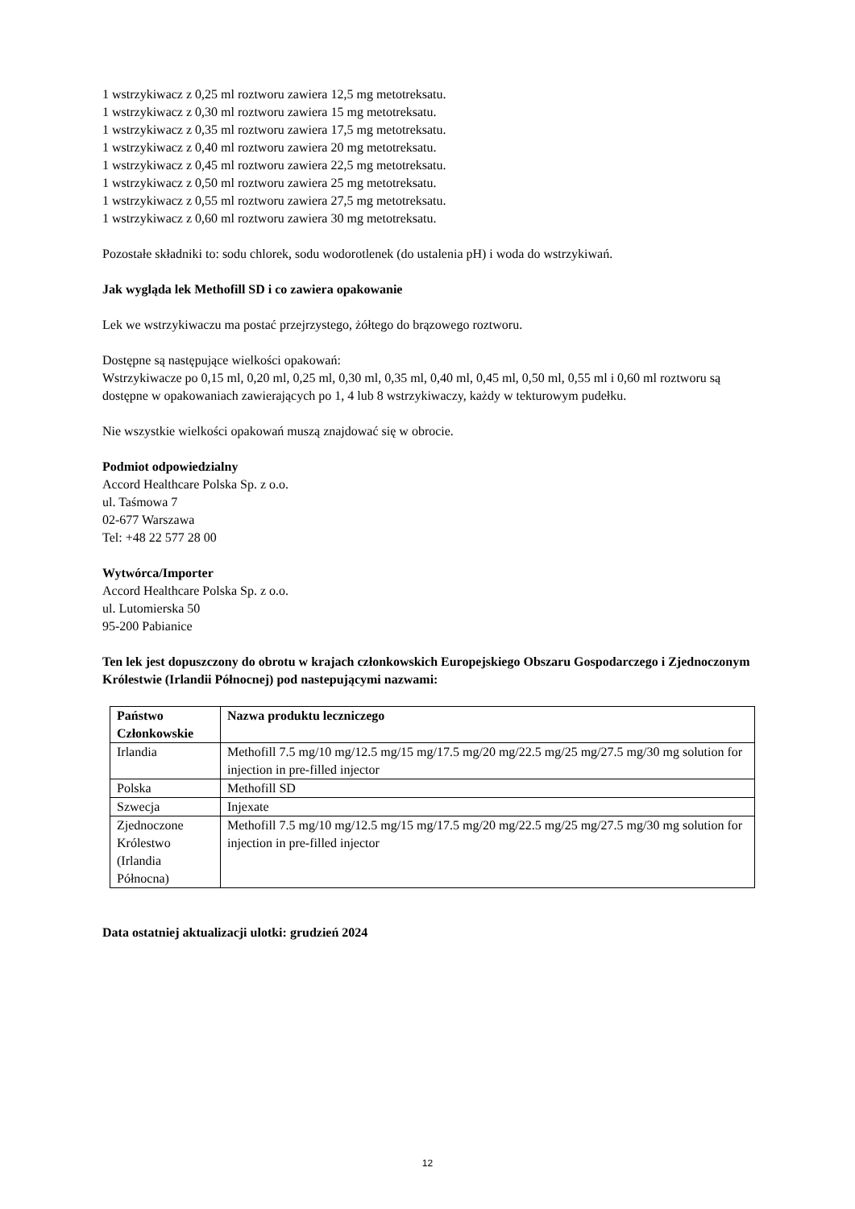1 wstrzykiwacz z 0,25 ml roztworu zawiera 12,5 mg metotreksatu.
1 wstrzykiwacz z 0,30 ml roztworu zawiera 15 mg metotreksatu.
1 wstrzykiwacz z 0,35 ml roztworu zawiera 17,5 mg metotreksatu.
1 wstrzykiwacz z 0,40 ml roztworu zawiera 20 mg metotreksatu.
1 wstrzykiwacz z 0,45 ml roztworu zawiera 22,5 mg metotreksatu.
1 wstrzykiwacz z 0,50 ml roztworu zawiera 25 mg metotreksatu.
1 wstrzykiwacz z 0,55 ml roztworu zawiera 27,5 mg metotreksatu.
1 wstrzykiwacz z 0,60 ml roztworu zawiera 30 mg metotreksatu.
Pozostałe składniki to: sodu chlorek, sodu wodorotlenek (do ustalenia pH) i woda do wstrzykiwań.
Jak wygląda lek Methofill SD i co zawiera opakowanie
Lek we wstrzykiwaczu ma postać przejrzystego, żółtego do brązowego roztworu.
Dostępne są następujące wielkości opakowań:
Wstrzykiwacze po 0,15 ml, 0,20 ml, 0,25 ml, 0,30 ml, 0,35 ml, 0,40 ml, 0,45 ml, 0,50 ml, 0,55 ml i 0,60 ml roztworu są dostępne w opakowaniach zawierających po 1, 4 lub 8 wstrzykiwaczy, każdy w tekturowym pudełku.
Nie wszystkie wielkości opakowań muszą znajdować się w obrocie.
Podmiot odpowiedzialny
Accord Healthcare Polska Sp. z o.o.
ul. Taśmowa 7
02-677 Warszawa
Tel: +48 22 577 28 00
Wytwórca/Importer
Accord Healthcare Polska Sp. z o.o.
ul. Lutomierska 50
95-200 Pabianice
Ten lek jest dopuszczony do obrotu w krajach członkowskich Europejskiego Obszaru Gospodarczego i Zjednoczonym Królestwie (Irlandii Północnej) pod nastepującymi nazwami:
| Państwo Członkowskie | Nazwa produktu leczniczego |
| --- | --- |
| Irlandia | Methofill 7.5 mg/10 mg/12.5 mg/15 mg/17.5 mg/20 mg/22.5 mg/25 mg/27.5 mg/30 mg solution for injection in pre-filled injector |
| Polska | Methofill SD |
| Szwecja | Injexate |
| Zjednoczone Królestwo (Irlandia Północna) | Methofill 7.5 mg/10 mg/12.5 mg/15 mg/17.5 mg/20 mg/22.5 mg/25 mg/27.5 mg/30 mg solution for injection in pre-filled injector |
Data ostatniej aktualizacji ulotki: grudzień 2024
12